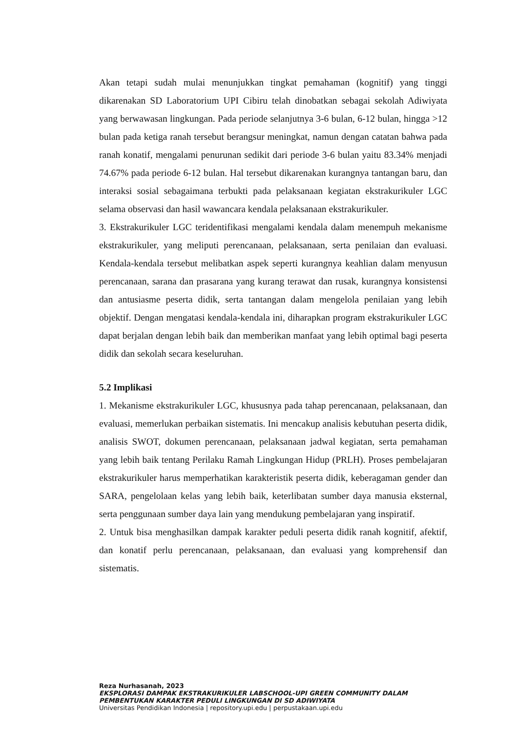Akan tetapi sudah mulai menunjukkan tingkat pemahaman (kognitif) yang tinggi dikarenakan SD Laboratorium UPI Cibiru telah dinobatkan sebagai sekolah Adiwiyata yang berwawasan lingkungan. Pada periode selanjutnya 3-6 bulan, 6-12 bulan, hingga >12 bulan pada ketiga ranah tersebut berangsur meningkat, namun dengan catatan bahwa pada ranah konatif, mengalami penurunan sedikit dari periode 3-6 bulan yaitu 83.34% menjadi 74.67% pada periode 6-12 bulan. Hal tersebut dikarenakan kurangnya tantangan baru, dan interaksi sosial sebagaimana terbukti pada pelaksanaan kegiatan ekstrakurikuler LGC selama observasi dan hasil wawancara kendala pelaksanaan ekstrakurikuler.
3. Ekstrakurikuler LGC teridentifikasi mengalami kendala dalam menempuh mekanisme ekstrakurikuler, yang meliputi perencanaan, pelaksanaan, serta penilaian dan evaluasi. Kendala-kendala tersebut melibatkan aspek seperti kurangnya keahlian dalam menyusun perencanaan, sarana dan prasarana yang kurang terawat dan rusak, kurangnya konsistensi dan antusiasme peserta didik, serta tantangan dalam mengelola penilaian yang lebih objektif. Dengan mengatasi kendala-kendala ini, diharapkan program ekstrakurikuler LGC dapat berjalan dengan lebih baik dan memberikan manfaat yang lebih optimal bagi peserta didik dan sekolah secara keseluruhan.
5.2 Implikasi
1. Mekanisme ekstrakurikuler LGC, khususnya pada tahap perencanaan, pelaksanaan, dan evaluasi, memerlukan perbaikan sistematis. Ini mencakup analisis kebutuhan peserta didik, analisis SWOT, dokumen perencanaan, pelaksanaan jadwal kegiatan, serta pemahaman yang lebih baik tentang Perilaku Ramah Lingkungan Hidup (PRLH). Proses pembelajaran ekstrakurikuler harus memperhatikan karakteristik peserta didik, keberagaman gender dan SARA, pengelolaan kelas yang lebih baik, keterlibatan sumber daya manusia eksternal, serta penggunaan sumber daya lain yang mendukung pembelajaran yang inspiratif.
2. Untuk bisa menghasilkan dampak karakter peduli peserta didik ranah kognitif, afektif, dan konatif perlu perencanaan, pelaksanaan, dan evaluasi yang komprehensif dan sistematis.
Reza Nurhasanah, 2023
EKSPLORASI DAMPAK EKSTRAKURIKULER LABSCHOOL-UPI GREEN COMMUNITY DALAM
PEMBENTUKAN KARAKTER PEDULI LINGKUNGAN DI SD ADIWIYATA
Universitas Pendidikan Indonesia | repository.upi.edu | perpustakaan.upi.edu